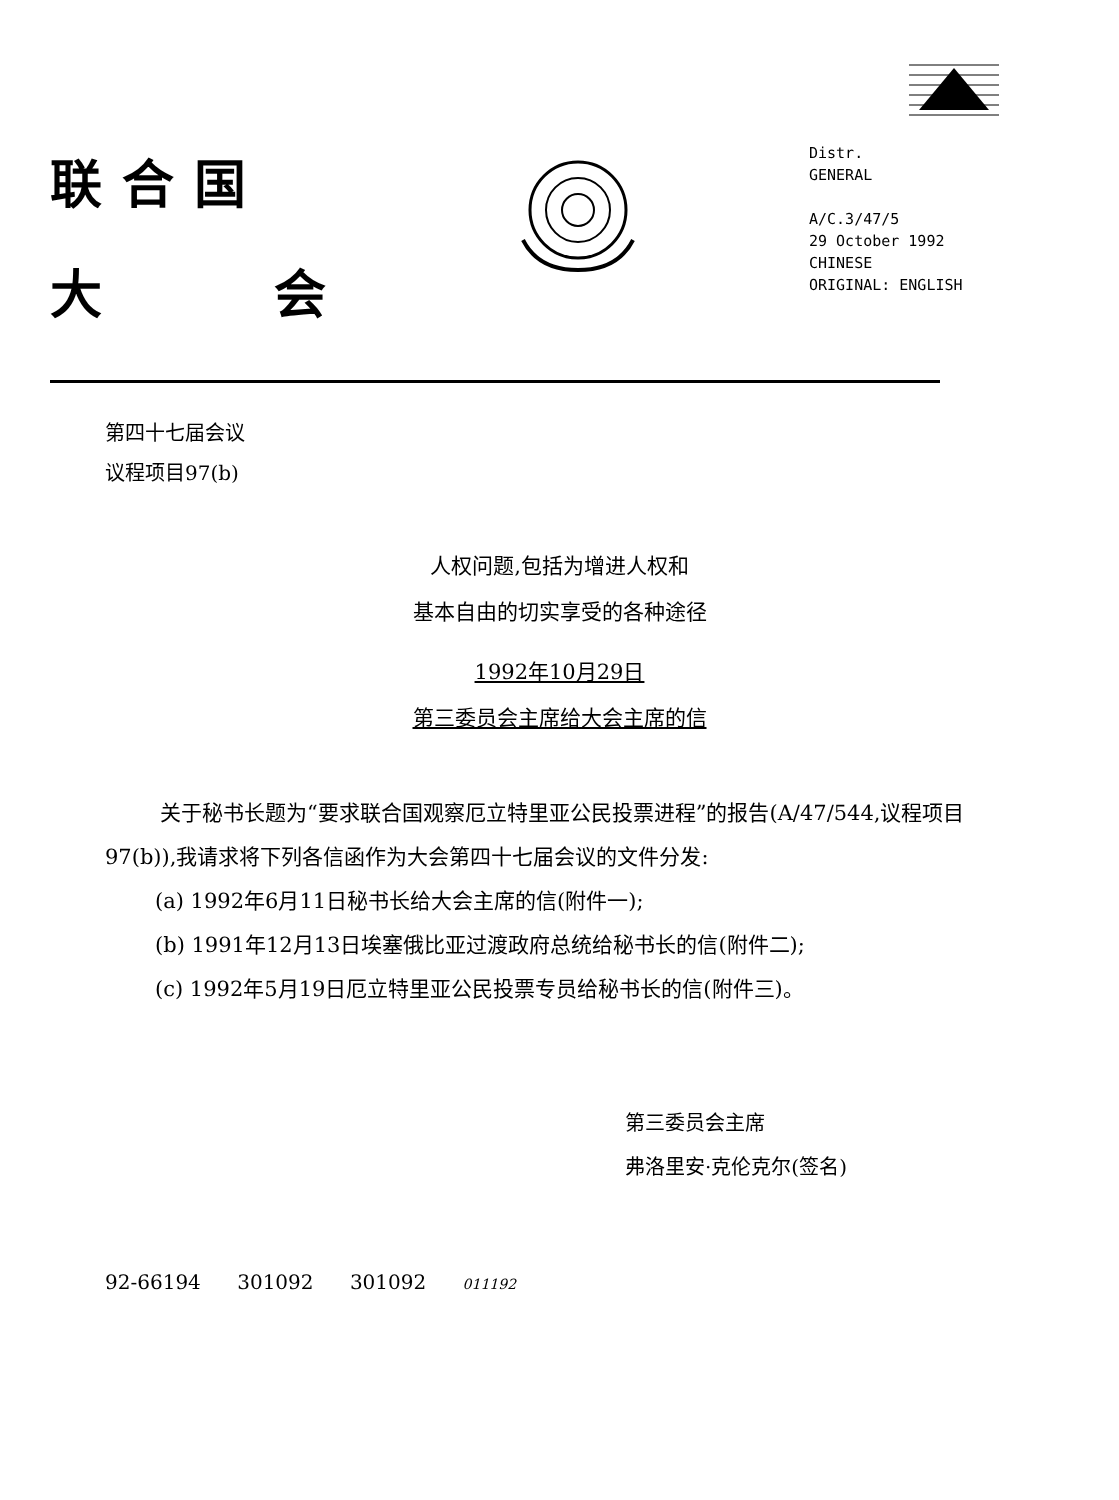联合国
大 会
Distr.
GENERAL
A/C.3/47/5
29 October 1992
CHINESE
ORIGINAL: ENGLISH
第四十七届会议
议程项目97(b)
人权问题,包括为增进人权和
基本自由的切实享受的各种途径
1992年10月29日
第三委员会主席给大会主席的信
关于秘书长题为“要求联合国观察厄立特里亚公民投票进程”的报告(A/47/544,议程项目97(b)),我请求将下列各信函作为大会第四十七届会议的文件分发:
(a) 1992年6月11日秘书长给大会主席的信(附件一);
(b) 1991年12月13日埃塞俄比亚过渡政府总统给秘书长的信(附件二);
(c) 1992年5月19日厄立特里亚公民投票专员给秘书长的信(附件三)。
第三委员会主席
弗洛里安·克伦克尔(签名)
92-66194 301092 301092 011192